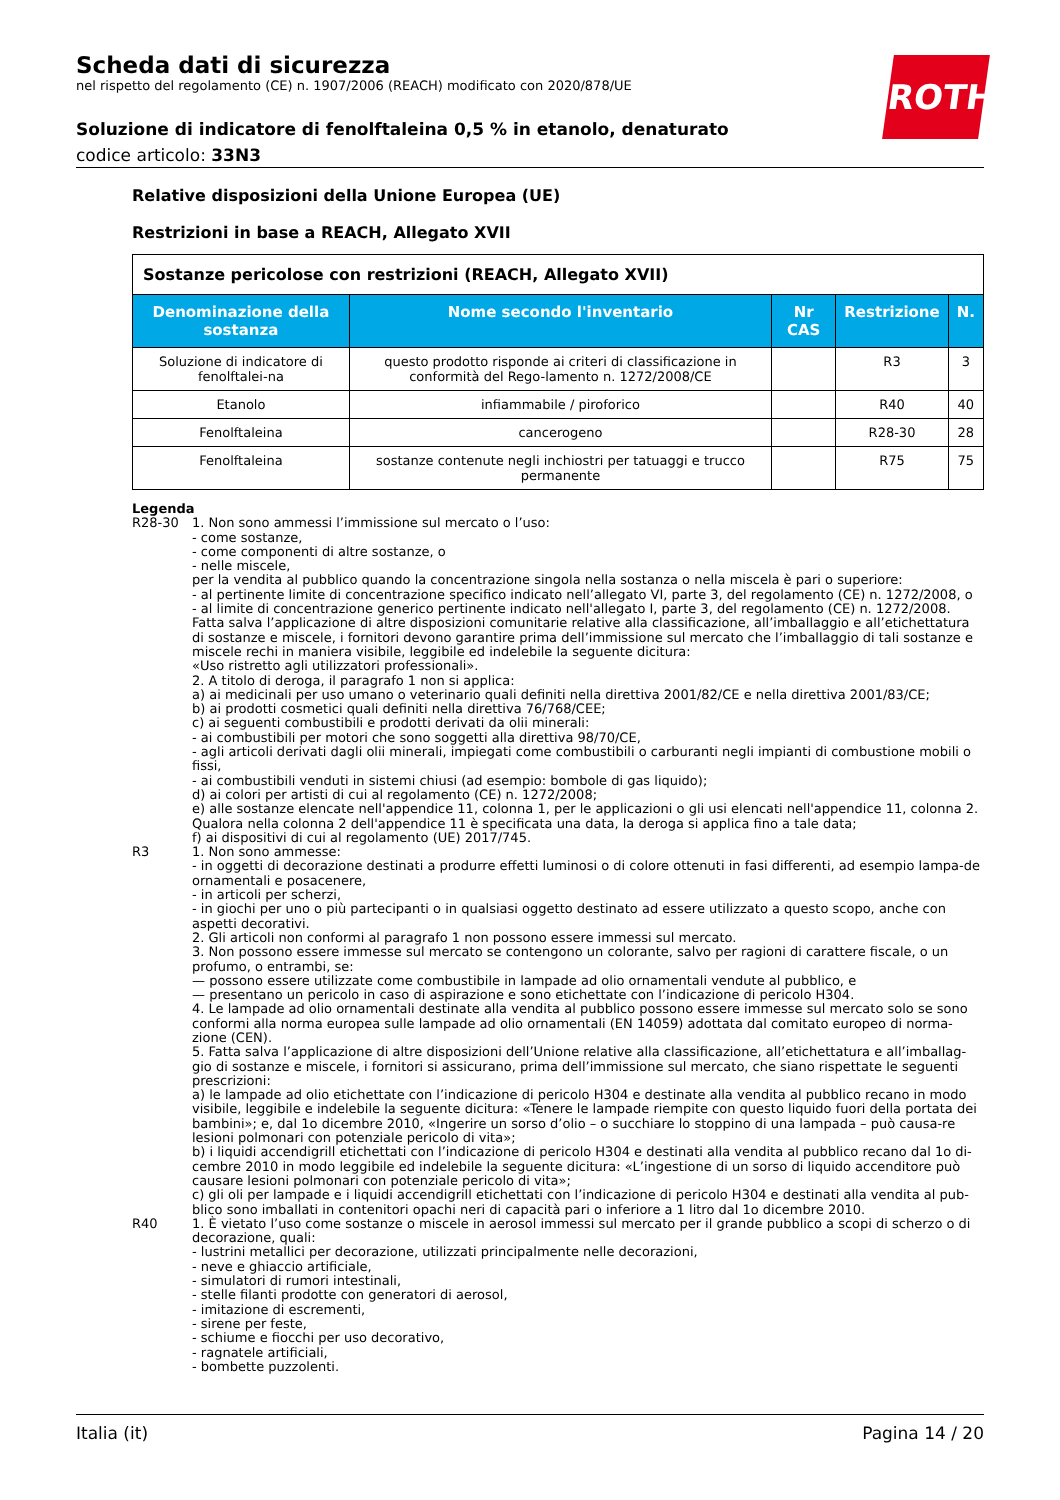Scheda dati di sicurezza
nel rispetto del regolamento (CE) n. 1907/2006 (REACH) modificato con 2020/878/UE
ROTH
Soluzione di indicatore di fenolftaleina 0,5 % in etanolo, denaturato
codice articolo: 33N3
Relative disposizioni della Unione Europea (UE)
Restrizioni in base a REACH, Allegato XVII
| Sostanze pericolose con restrizioni (REACH, Allegato XVII) | | | | |
| Denominazione della sostanza | Nome secondo l'inventario | Nr CAS | Restrizione | N. |
| Soluzione di indicatore di fenolftalei-na | questo prodotto risponde ai criteri di classificazione in conformità del Rego-lamento n. 1272/2008/CE | | R3 | 3 |
| Etanolo | infiammabile / piroforico | | R40 | 40 |
| Fenolftaleina | cancerogeno | | R28-30 | 28 |
| Fenolftaleina | sostanze contenute negli inchiostri per tatuaggi e trucco permanente | | R75 | 75 |
Legenda
R28-30 1. Non sono ammessi l’immissione sul mercato o l’uso:
- come sostanze,
- come componenti di altre sostanze, o
- nelle miscele,
per la vendita al pubblico quando la concentrazione singola nella sostanza o nella miscela è pari o superiore:
- al pertinente limite di concentrazione specifico indicato nell’allegato VI, parte 3, del regolamento (CE) n. 1272/2008, o
- al limite di concentrazione generico pertinente indicato nell'allegato I, parte 3, del regolamento (CE) n. 1272/2008.
Fatta salva l’applicazione di altre disposizioni comunitarie relative alla classificazione, all’imballaggio e all’etichettatura di sostanze e miscele, i fornitori devono garantire prima dell’immissione sul mercato che l’imballaggio di tali sostanze e miscele rechi in maniera visibile, leggibile ed indelebile la seguente dicitura:
«Uso ristretto agli utilizzatori professionali».
2. A titolo di deroga, il paragrafo 1 non si applica:
a) ai medicinali per uso umano o veterinario quali definiti nella direttiva 2001/82/CE e nella direttiva 2001/83/CE;
b) ai prodotti cosmetici quali definiti nella direttiva 76/768/CEE;
c) ai seguenti combustibili e prodotti derivati da olii minerali:
- ai combustibili per motori che sono soggetti alla direttiva 98/70/CE,
- agli articoli derivati dagli olii minerali, impiegati come combustibili o carburanti negli impianti di combustione mobili o fissi,
- ai combustibili venduti in sistemi chiusi (ad esempio: bombole di gas liquido);
d) ai colori per artisti di cui al regolamento (CE) n. 1272/2008;
e) alle sostanze elencate nell'appendice 11, colonna 1, per le applicazioni o gli usi elencati nell'appendice 11, colonna 2. Qualora nella colonna 2 dell'appendice 11 è specificata una data, la deroga si applica fino a tale data;
f) ai dispositivi di cui al regolamento (UE) 2017/745.
R3 1. Non sono ammesse:
- in oggetti di decorazione destinati a produrre effetti luminosi o di colore ottenuti in fasi differenti, ad esempio lampa-de ornamentali e posacenere,
- in articoli per scherzi,
- in giochi per uno o più partecipanti o in qualsiasi oggetto destinato ad essere utilizzato a questo scopo, anche con aspetti decorativi.
2. Gli articoli non conformi al paragrafo 1 non possono essere immessi sul mercato.
3. Non possono essere immesse sul mercato se contengono un colorante, salvo per ragioni di carattere fiscale, o un profumo, o entrambi, se:
— possono essere utilizzate come combustibile in lampade ad olio ornamentali vendute al pubblico, e
— presentano un pericolo in caso di aspirazione e sono etichettate con l’indicazione di pericolo H304.
4. Le lampade ad olio ornamentali destinate alla vendita al pubblico possono essere immesse sul mercato solo se sono conformi alla norma europea sulle lampade ad olio ornamentali (EN 14059) adottata dal comitato europeo di norma-zione (CEN).
5. Fatta salva l’applicazione di altre disposizioni dell’Unione relative alla classificazione, all’etichettatura e all’imballag-gio di sostanze e miscele, i fornitori si assicurano, prima dell’immissione sul mercato, che siano rispettate le seguenti prescrizioni:
a) le lampade ad olio etichettate con l’indicazione di pericolo H304 e destinate alla vendita al pubblico recano in modo visibile, leggibile e indelebile la seguente dicitura: «Tenere le lampade riempite con questo liquido fuori della portata dei bambini»; e, dal 1o dicembre 2010, «Ingerire un sorso d’olio – o succhiare lo stoppino di una lampada – può causa-re lesioni polmonari con potenziale pericolo di vita»;
b) i liquidi accendigrill etichettati con l’indicazione di pericolo H304 e destinati alla vendita al pubblico recano dal 1o di-cembre 2010 in modo leggibile ed indelebile la seguente dicitura: «L’ingestione di un sorso di liquido accenditore può causare lesioni polmonari con potenziale pericolo di vita»;
c) gli oli per lampade e i liquidi accendigrill etichettati con l’indicazione di pericolo H304 e destinati alla vendita al pub-blico sono imballati in contenitori opachi neri di capacità pari o inferiore a 1 litro dal 1o dicembre 2010.
R40 1. È vietato l’uso come sostanze o miscele in aerosol immessi sul mercato per il grande pubblico a scopi di scherzo o di decorazione, quali:
- lustrini metallici per decorazione, utilizzati principalmente nelle decorazioni,
- neve e ghiaccio artificiale,
- simulatori di rumori intestinali,
- stelle filanti prodotte con generatori di aerosol,
- imitazione di escrementi,
- sirene per feste,
- schiume e fiocchi per uso decorativo,
- ragnatele artificiali,
- bombette puzzolenti.
Italia (it) Pagina 14 / 20